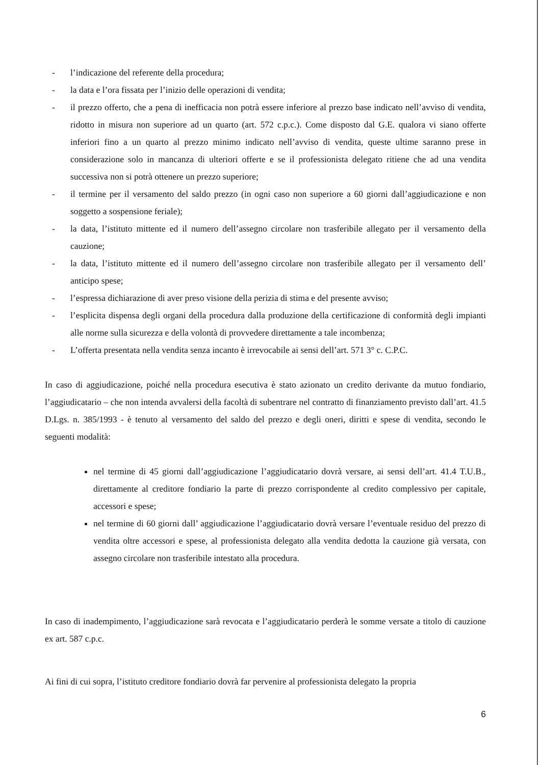- l’indicazione del referente della procedura;
- la data e l’ora fissata per l’inizio delle operazioni di vendita;
- il prezzo offerto, che a pena di inefficacia non potrà essere inferiore al prezzo base indicato nell’avviso di vendita, ridotto in misura non superiore ad un quarto (art. 572 c.p.c.). Come disposto dal G.E. qualora vi siano offerte inferiori fino a un quarto al prezzo minimo indicato nell’avviso di vendita, queste ultime saranno prese in considerazione solo in mancanza di ulteriori offerte e se il professionista delegato ritiene che ad una vendita successiva non si potrà ottenere un prezzo superiore;
- il termine per il versamento del saldo prezzo (in ogni caso non superiore a 60 giorni dall’aggiudicazione e non soggetto a sospensione feriale);
- la data, l’istituto mittente ed il numero dell’assegno circolare non trasferibile allegato per il versamento della cauzione;
- la data, l’istituto mittente ed il numero dell’assegno circolare non trasferibile allegato per il versamento dell’ anticipo spese;
- l’espressa dichiarazione di aver preso visione della perizia di stima e del presente avviso;
- l’esplicita dispensa degli organi della procedura dalla produzione della certificazione di conformità degli impianti alle norme sulla sicurezza e della volontà di provvedere direttamente a tale incombenza;
- L’offerta presentata nella vendita senza incanto è irrevocabile ai sensi dell’art. 571 3° c. C.P.C.
In caso di aggiudicazione, poiché nella procedura esecutiva è stato azionato un credito derivante da mutuo fondiario, l’aggiudicatario – che non intenda avvalersi della facoltà di subentrare nel contratto di finanziamento previsto dall’art. 41.5 D.Lgs. n. 385/1993 - è tenuto al versamento del saldo del prezzo e degli oneri, diritti e spese di vendita, secondo le seguenti modalità:
nel termine di 45 giorni dall’aggiudicazione l’aggiudicatario dovrà versare, ai sensi dell’art. 41.4 T.U.B., direttamente al creditore fondiario la parte di prezzo corrispondente al credito complessivo per capitale, accessori e spese;
nel termine di 60 giorni dall’ aggiudicazione l’aggiudicatario dovrà versare l’eventuale residuo del prezzo di vendita oltre accessori e spese, al professionista delegato alla vendita dedotta la cauzione già versata, con assegno circolare non trasferibile intestato alla procedura.
In caso di inadempimento, l’aggiudicazione sarà revocata e l’aggiudicatario perderà le somme versate a titolo di cauzione ex art. 587 c.p.c.
Ai fini di cui sopra, l’istituto creditore fondiario dovrà far pervenire al professionista delegato la propria
6